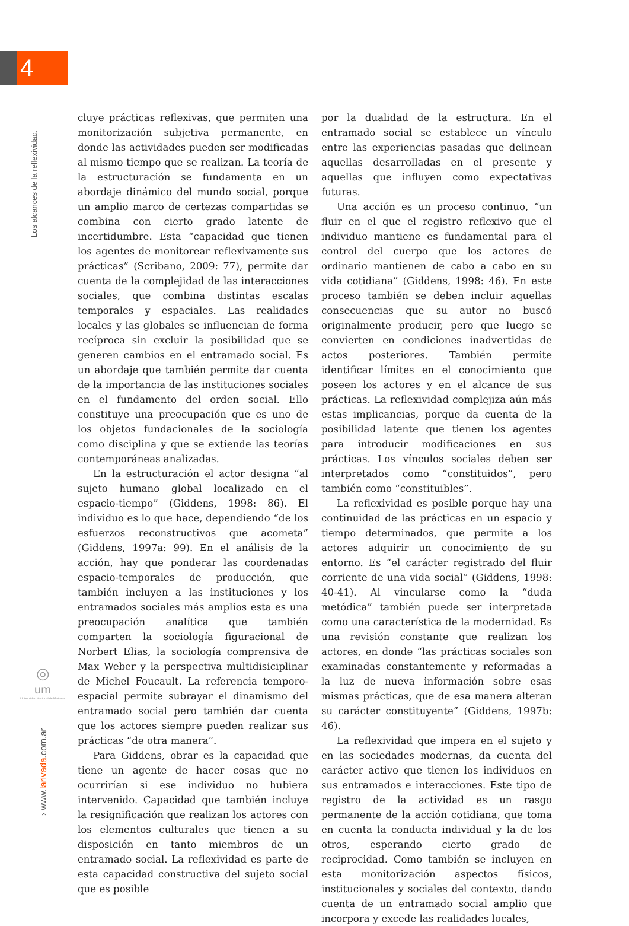4
Los alcances de la reflexividad.
◎
um
Universidad Nacional de Misiones
› www.larivada.com.ar
cluye prácticas reflexivas, que permiten una monitorización subjetiva permanente, en donde las actividades pueden ser modificadas al mismo tiempo que se realizan. La teoría de la estructuración se fundamenta en un abordaje dinámico del mundo social, porque un amplio marco de certezas compartidas se combina con cierto grado latente de incertidumbre. Esta “capacidad que tienen los agentes de monitorear reflexivamente sus prácticas” (Scribano, 2009: 77), permite dar cuenta de la complejidad de las interacciones sociales, que combina distintas escalas temporales y espaciales. Las realidades locales y las globales se influencian de forma recíproca sin excluir la posibilidad que se generen cambios en el entramado social. Es un abordaje que también permite dar cuenta de la importancia de las instituciones sociales en el fundamento del orden social. Ello constituye una preocupación que es uno de los objetos fundacionales de la sociología como disciplina y que se extiende las teorías contemporáneas analizadas.
En la estructuración el actor designa “al sujeto humano global localizado en el espacio-tiempo” (Giddens, 1998: 86). El individuo es lo que hace, dependiendo “de los esfuerzos reconstructivos que acometa” (Giddens, 1997a: 99). En el análisis de la acción, hay que ponderar las coordenadas espacio-temporales de producción, que también incluyen a las instituciones y los entramados sociales más amplios esta es una preocupación analítica que también comparten la sociología figuracional de Norbert Elias, la sociología comprensiva de Max Weber y la perspectiva multidisiciplinar de Michel Foucault. La referencia temporo-espacial permite subrayar el dinamismo del entramado social pero también dar cuenta que los actores siempre pueden realizar sus prácticas “de otra manera”.
Para Giddens, obrar es la capacidad que tiene un agente de hacer cosas que no ocurrirían si ese individuo no hubiera intervenido. Capacidad que también incluye la resignificación que realizan los actores con los elementos culturales que tienen a su disposición en tanto miembros de un entramado social. La reflexividad es parte de esta capacidad constructiva del sujeto social que es posible
por la dualidad de la estructura. En el entramado social se establece un vínculo entre las experiencias pasadas que delinean aquellas desarrolladas en el presente y aquellas que influyen como expectativas futuras.
Una acción es un proceso continuo, “un fluir en el que el registro reflexivo que el individuo mantiene es fundamental para el control del cuerpo que los actores de ordinario mantienen de cabo a cabo en su vida cotidiana” (Giddens, 1998: 46). En este proceso también se deben incluir aquellas consecuencias que su autor no buscó originalmente producir, pero que luego se convierten en condiciones inadvertidas de actos posteriores. También permite identificar límites en el conocimiento que poseen los actores y en el alcance de sus prácticas. La reflexividad complejiza aún más estas implicancias, porque da cuenta de la posibilidad latente que tienen los agentes para introducir modificaciones en sus prácticas. Los vínculos sociales deben ser interpretados como “constituidos”, pero también como “constituibles”.
La reflexividad es posible porque hay una continuidad de las prácticas en un espacio y tiempo determinados, que permite a los actores adquirir un conocimiento de su entorno. Es “el carácter registrado del fluir corriente de una vida social” (Giddens, 1998: 40-41). Al vincularse como la “duda metódica” también puede ser interpretada como una característica de la modernidad. Es una revisión constante que realizan los actores, en donde “las prácticas sociales son examinadas constantemente y reformadas a la luz de nueva información sobre esas mismas prácticas, que de esa manera alteran su carácter constituyente” (Giddens, 1997b: 46).
La reflexividad que impera en el sujeto y en las sociedades modernas, da cuenta del carácter activo que tienen los individuos en sus entramados e interacciones. Este tipo de registro de la actividad es un rasgo permanente de la acción cotidiana, que toma en cuenta la conducta individual y la de los otros, esperando cierto grado de reciprocidad. Como también se incluyen en esta monitorización aspectos físicos, institucionales y sociales del contexto, dando cuenta de un entramado social amplio que incorpora y excede las realidades locales,